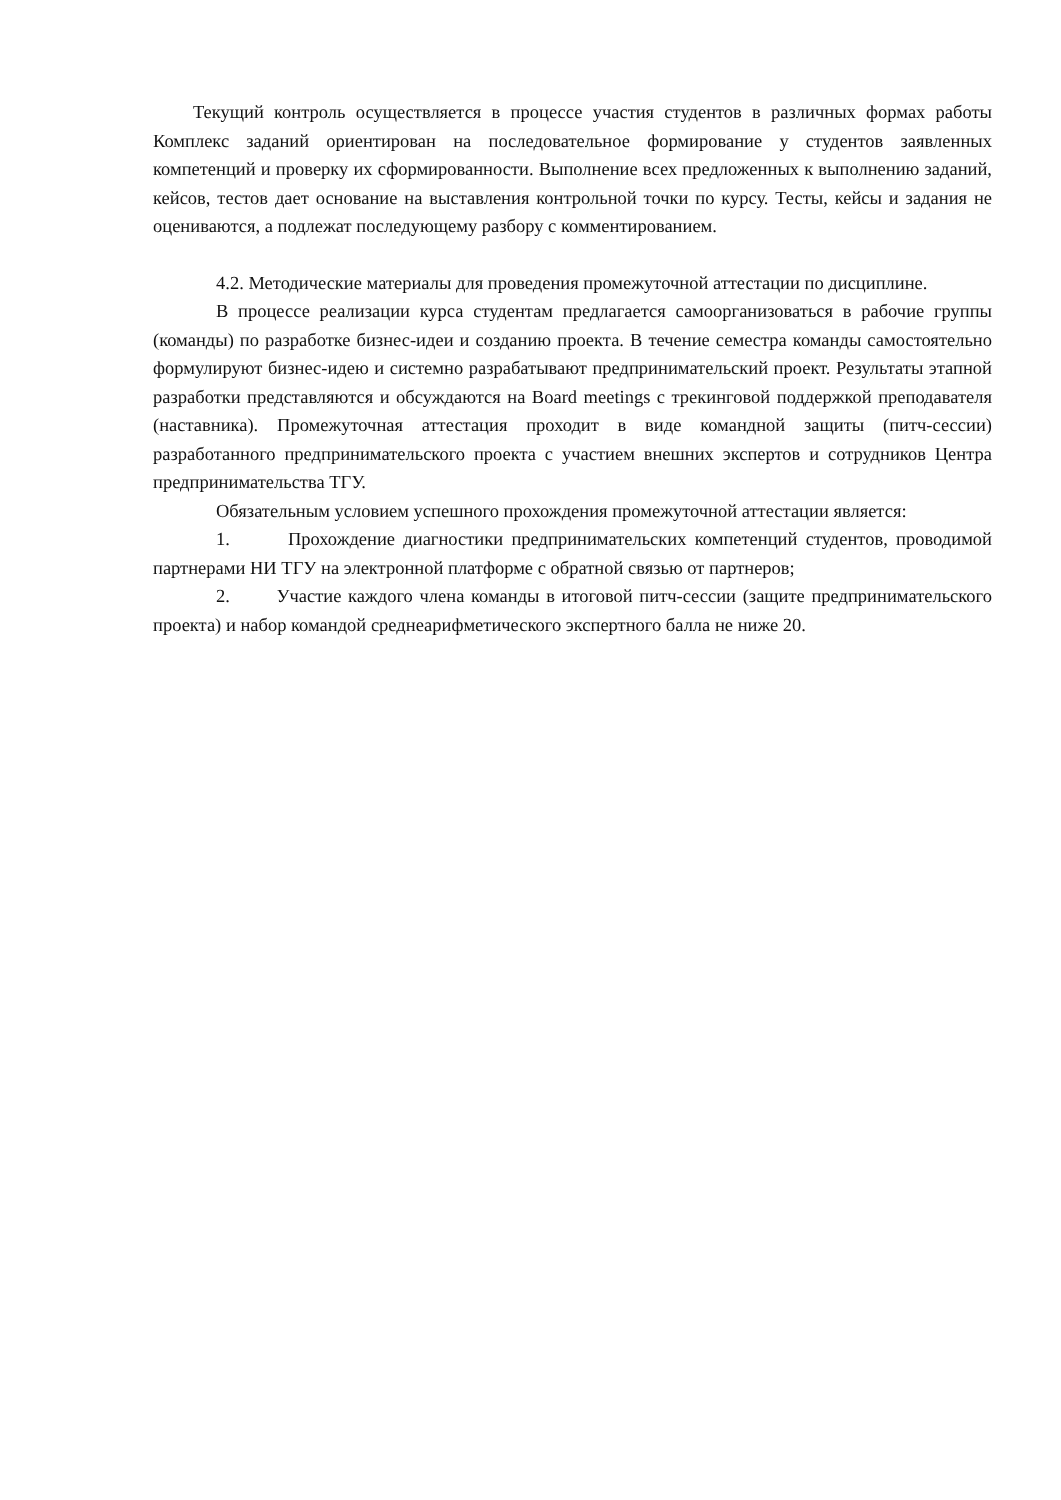Текущий контроль осуществляется в процессе участия студентов в различных формах работы Комплекс заданий ориентирован на последовательное формирование у студентов заявленных компетенций и проверку их сформированности. Выполнение всех предложенных к выполнению заданий, кейсов, тестов дает основание на выставления контрольной точки по курсу. Тесты, кейсы и задания не оцениваются, а подлежат последующему разбору с комментированием.
4.2. Методические материалы для проведения промежуточной аттестации по дисциплине.
В процессе реализации курса студентам предлагается самоорганизоваться в рабочие группы (команды) по разработке бизнес-идеи и созданию проекта. В течение семестра команды самостоятельно формулируют бизнес-идею и системно разрабатывают предпринимательский проект. Результаты этапной разработки представляются и обсуждаются на Board meetings с трекинговой поддержкой преподавателя (наставника). Промежуточная аттестация проходит в виде командной защиты (питч-сессии) разработанного предпринимательского проекта с участием внешних экспертов и сотрудников Центра предпринимательства ТГУ.
Обязательным условием успешного прохождения промежуточной аттестации является:
1. Прохождение диагностики предпринимательских компетенций студентов, проводимой партнерами НИ ТГУ на электронной платформе с обратной связью от партнеров;
2. Участие каждого члена команды в итоговой питч-сессии (защите предпринимательского проекта) и набор командой среднеарифметического экспертного балла не ниже 20.